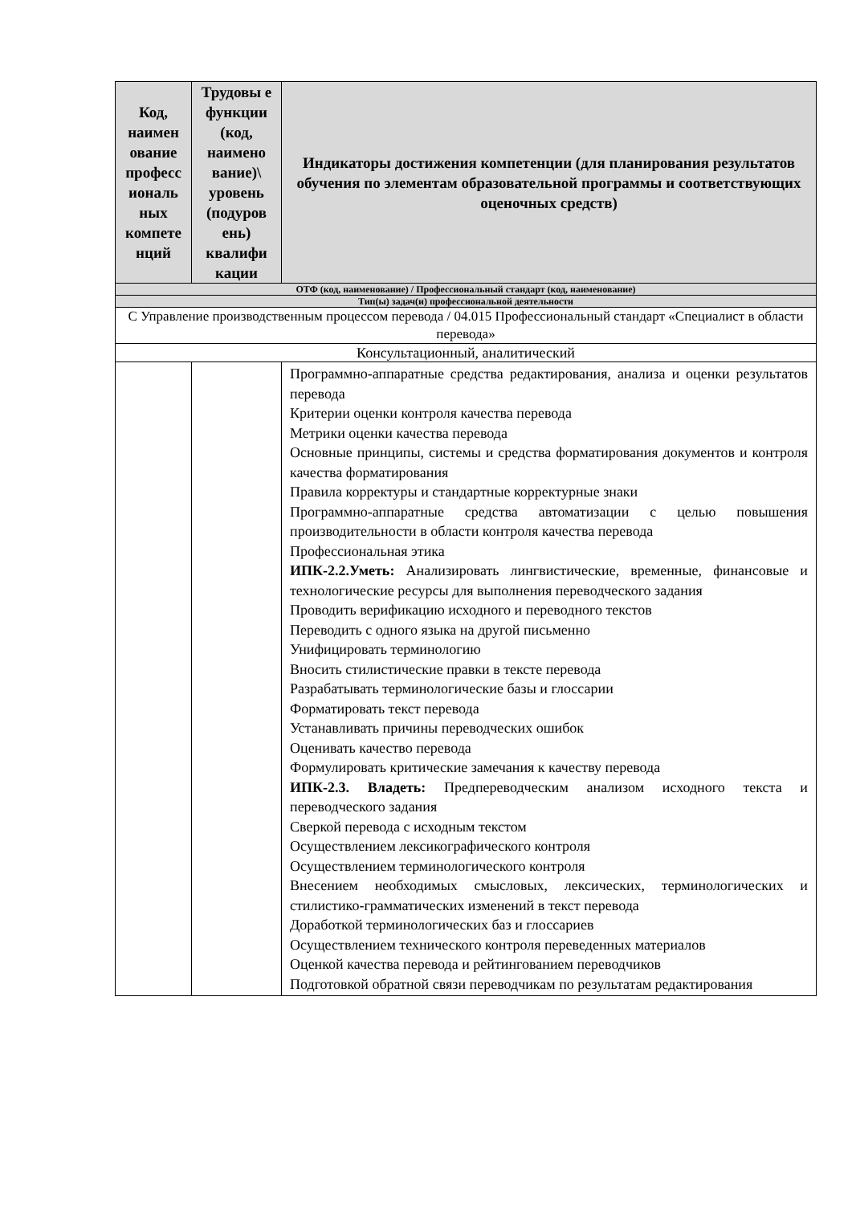| Код, наимен ование професс иональ ных компете нций | Трудовы е функции (код, наимено вание)\ уровень (подуров ень) квалифи кации | Индикаторы достижения компетенции (для планирования результатов обучения по элементам образовательной программы и соответствующих оценочных средств) |
| --- | --- | --- |
| ОТФ (код, наименование) / Профессиональный стандарт (код, наименование) | | |
| Тип(ы) задач(и) профессиональной деятельности | | |
| С Управление производственным процессом перевода / 04.015 Профессиональный стандарт «Специалист в области перевода» | | |
| Консультационный, аналитический | | |
| | | Программно-аппаратные средства редактирования, анализа и оценки результатов перевода Критерии оценки контроля качества перевода Метрики оценки качества перевода Основные принципы, системы и средства форматирования документов и контроля качества форматирования Правила корректуры и стандартные корректурные знаки Программно-аппаратные средства автоматизации с целью повышения производительности в области контроля качества перевода Профессиональная этика ИПК-2.2.Уметь: Анализировать лингвистические, временные, финансовые и технологические ресурсы для выполнения переводческого задания Проводить верификацию исходного и переводного текстов Переводить с одного языка на другой письменно Унифицировать терминологию Вносить стилистические правки в тексте перевода Разрабатывать терминологические базы и глоссарии Форматировать текст перевода Устанавливать причины переводческих ошибок Оценивать качество перевода Формулировать критические замечания к качеству перевода ИПК-2.3. Владеть: Предпереводческим анализом исходного текста и переводческого задания Сверкой перевода с исходным текстом Осуществлением лексикографического контроля Осуществлением терминологического контроля Внесением необходимых смысловых, лексических, терминологических и стилистико-грамматических изменений в текст перевода Доработкой терминологических баз и глоссариев Осуществлением технического контроля переведенных материалов Оценкой качества перевода и рейтингованием переводчиков Подготовкой обратной связи переводчикам по результатам редактирования |